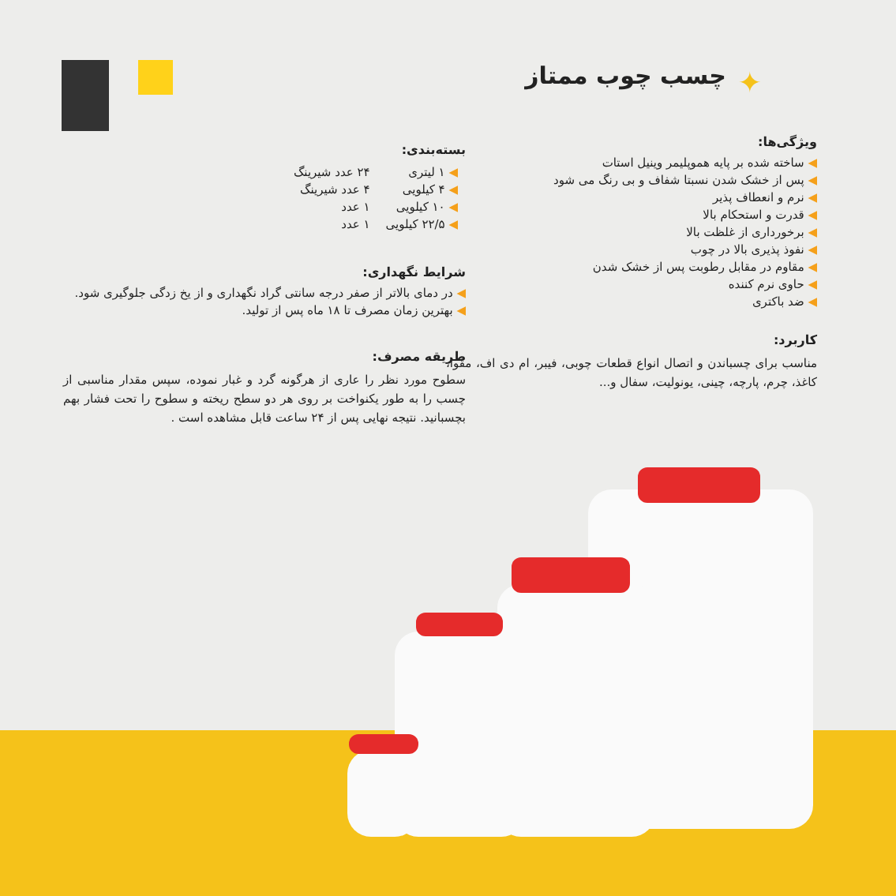✦ چسب چوب ممتاز
ویژگی‌ها:
◀ ساخته شده بر پایه هموپلیمر وینیل استات
◀ پس از خشک شدن نسبتا شفاف و بی رنگ می شود
◀ نرم و انعطاف پذیر
◀ قدرت و استحکام بالا
◀ برخورداری از غلظت بالا
◀ نفوذ پذیری بالا در چوب
◀ مقاوم در مقابل رطوبت پس از خشک شدن
◀ حاوی نرم کننده
◀ ضد باکتری
کاربرد:
مناسب برای چسباندن و اتصال انواع قطعات چوبی، فیبر، ام دی اف، مقوا، کاغذ، چرم، پارچه، چینی، یونولیت، سفال و...
بسته‌بندی:
| ◀ ۱ لیتری | ۲۴ عدد شیرینگ |
| ◀ ۴ کیلویی | ۴ عدد شیرینگ |
| ◀ ۱۰ کیلویی | ۱ عدد |
| ◀ ۲۲/۵ کیلویی | ۱ عدد |
شرایط نگهداری:
◀ در دمای بالاتر از صفر درجه سانتی گراد نگهداری و از یخ زدگی جلوگیری شود.
◀ بهترین زمان مصرف تا ۱۸ ماه پس از تولید.
طریقه مصرف:
سطوح مورد نظر را عاری از هرگونه گرد و غبار نموده، سپس مقدار مناسبی از چسب را به طور یکنواخت بر روی هر دو سطح ریخته و سطوح را تحت فشار بهم بچسبانید. نتیجه نهایی پس از ۲۴ ساعت قابل مشاهده است .